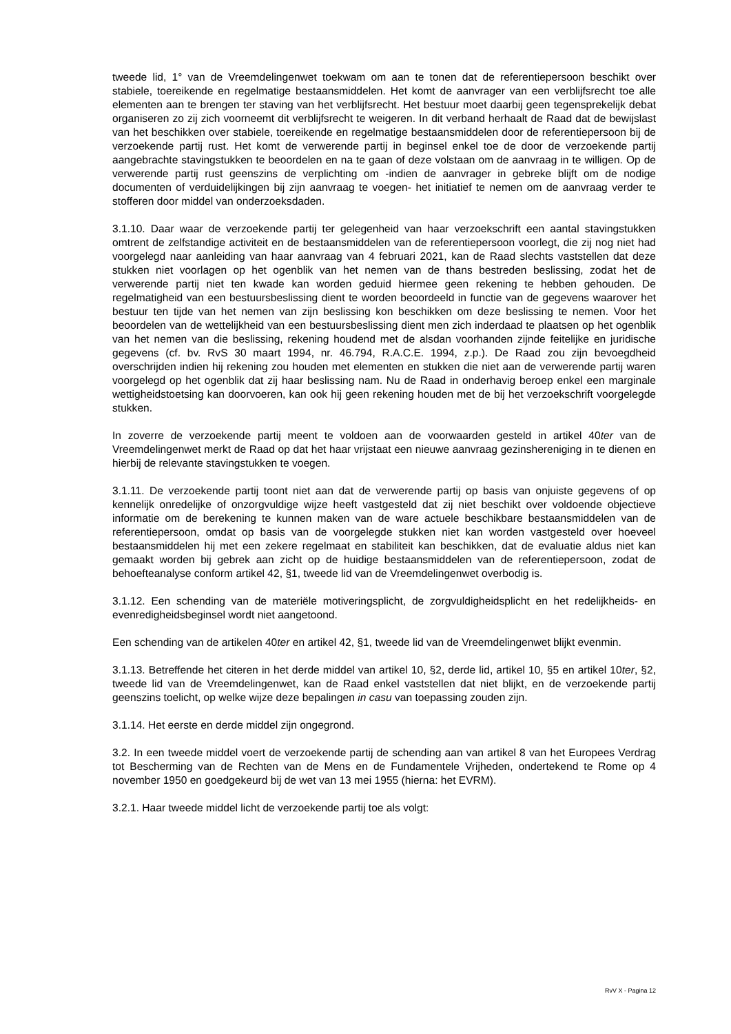tweede lid, 1° van de Vreemdelingenwet toekwam om aan te tonen dat de referentiepersoon beschikt over stabiele, toereikende en regelmatige bestaansmiddelen. Het komt de aanvrager van een verblijfsrecht toe alle elementen aan te brengen ter staving van het verblijfsrecht. Het bestuur moet daarbij geen tegensprekelijk debat organiseren zo zij zich voorneemt dit verblijfsrecht te weigeren. In dit verband herhaalt de Raad dat de bewijslast van het beschikken over stabiele, toereikende en regelmatige bestaansmiddelen door de referentiepersoon bij de verzoekende partij rust. Het komt de verwerende partij in beginsel enkel toe de door de verzoekende partij aangebrachte stavingstukken te beoordelen en na te gaan of deze volstaan om de aanvraag in te willigen. Op de verwerende partij rust geenszins de verplichting om -indien de aanvrager in gebreke blijft om de nodige documenten of verduidelijkingen bij zijn aanvraag te voegen- het initiatief te nemen om de aanvraag verder te stofferen door middel van onderzoeksdaden.
3.1.10. Daar waar de verzoekende partij ter gelegenheid van haar verzoekschrift een aantal stavingstukken omtrent de zelfstandige activiteit en de bestaansmiddelen van de referentiepersoon voorlegt, die zij nog niet had voorgelegd naar aanleiding van haar aanvraag van 4 februari 2021, kan de Raad slechts vaststellen dat deze stukken niet voorlagen op het ogenblik van het nemen van de thans bestreden beslissing, zodat het de verwerende partij niet ten kwade kan worden geduid hiermee geen rekening te hebben gehouden. De regelmatigheid van een bestuursbeslissing dient te worden beoordeeld in functie van de gegevens waarover het bestuur ten tijde van het nemen van zijn beslissing kon beschikken om deze beslissing te nemen. Voor het beoordelen van de wettelijkheid van een bestuursbeslissing dient men zich inderdaad te plaatsen op het ogenblik van het nemen van die beslissing, rekening houdend met de alsdan voorhanden zijnde feitelijke en juridische gegevens (cf. bv. RvS 30 maart 1994, nr. 46.794, R.A.C.E. 1994, z.p.). De Raad zou zijn bevoegdheid overschrijden indien hij rekening zou houden met elementen en stukken die niet aan de verwerende partij waren voorgelegd op het ogenblik dat zij haar beslissing nam. Nu de Raad in onderhavig beroep enkel een marginale wettigheidstoetsing kan doorvoeren, kan ook hij geen rekening houden met de bij het verzoekschrift voorgelegde stukken.
In zoverre de verzoekende partij meent te voldoen aan de voorwaarden gesteld in artikel 40ter van de Vreemdelingenwet merkt de Raad op dat het haar vrijstaat een nieuwe aanvraag gezinshereniging in te dienen en hierbij de relevante stavingstukken te voegen.
3.1.11. De verzoekende partij toont niet aan dat de verwerende partij op basis van onjuiste gegevens of op kennelijk onredelijke of onzorgvuldige wijze heeft vastgesteld dat zij niet beschikt over voldoende objectieve informatie om de berekening te kunnen maken van de ware actuele beschikbare bestaansmiddelen van de referentiepersoon, omdat op basis van de voorgelegde stukken niet kan worden vastgesteld over hoeveel bestaansmiddelen hij met een zekere regelmaat en stabiliteit kan beschikken, dat de evaluatie aldus niet kan gemaakt worden bij gebrek aan zicht op de huidige bestaansmiddelen van de referentiepersoon, zodat de behoefteanalyse conform artikel 42, §1, tweede lid van de Vreemdelingenwet overbodig is.
3.1.12. Een schending van de materiële motiveringsplicht, de zorgvuldigheidsplicht en het redelijkheids- en evenredigheidsbeginsel wordt niet aangetoond.
Een schending van de artikelen 40ter en artikel 42, §1, tweede lid van de Vreemdelingenwet blijkt evenmin.
3.1.13. Betreffende het citeren in het derde middel van artikel 10, §2, derde lid, artikel 10, §5 en artikel 10ter, §2, tweede lid van de Vreemdelingenwet, kan de Raad enkel vaststellen dat niet blijkt, en de verzoekende partij geenszins toelicht, op welke wijze deze bepalingen in casu van toepassing zouden zijn.
3.1.14. Het eerste en derde middel zijn ongegrond.
3.2. In een tweede middel voert de verzoekende partij de schending aan van artikel 8 van het Europees Verdrag tot Bescherming van de Rechten van de Mens en de Fundamentele Vrijheden, ondertekend te Rome op 4 november 1950 en goedgekeurd bij de wet van 13 mei 1955 (hierna: het EVRM).
3.2.1. Haar tweede middel licht de verzoekende partij toe als volgt:
RvV X - Pagina 12